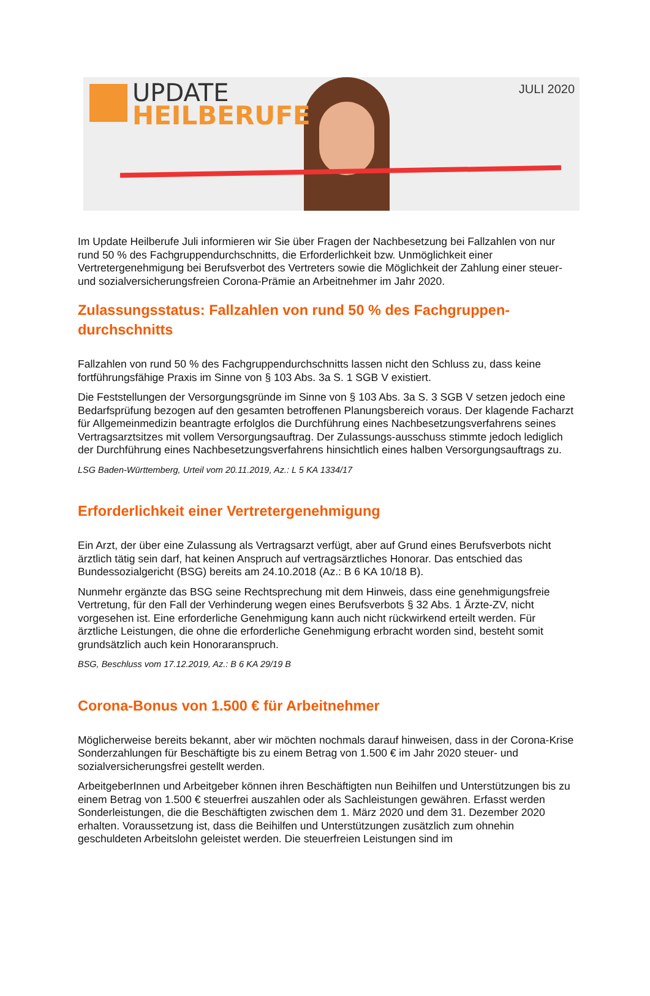UPDATE
HEILBERUFE
JULI 2020
Im Update Heilberufe Juli informieren wir Sie über Fragen der Nachbesetzung bei Fallzahlen von nur rund 50 % des Fachgruppendurchschnitts, die Erforderlichkeit bzw. Unmöglichkeit einer Vertretergenehmigung bei Berufsverbot des Vertreters sowie die Möglichkeit der Zahlung einer steuer- und sozialversicherungsfreien Corona-Prämie an Arbeitnehmer im Jahr 2020.
Zulassungsstatus: Fallzahlen von rund 50 % des Fachgruppen-durchschnitts
Fallzahlen von rund 50 % des Fachgruppendurchschnitts lassen nicht den Schluss zu, dass keine fortführungsfähige Praxis im Sinne von § 103 Abs. 3a S. 1 SGB V existiert.
Die Feststellungen der Versorgungsgründe im Sinne von § 103 Abs. 3a S. 3 SGB V setzen jedoch eine Bedarfsprüfung bezogen auf den gesamten betroffenen Planungsbereich voraus. Der klagende Facharzt für Allgemeinmedizin beantragte erfolglos die Durchführung eines Nachbesetzungsverfahrens seines Vertragsarztsitzes mit vollem Versorgungsauftrag. Der Zulassungs-ausschuss stimmte jedoch lediglich der Durchführung eines Nachbesetzungsverfahrens hinsichtlich eines halben Versorgungsauftrags zu.
LSG Baden-Württemberg, Urteil vom 20.11.2019, Az.: L 5 KA 1334/17
Erforderlichkeit einer Vertretergenehmigung
Ein Arzt, der über eine Zulassung als Vertragsarzt verfügt, aber auf Grund eines Berufsverbots nicht ärztlich tätig sein darf, hat keinen Anspruch auf vertragsärztliches Honorar. Das entschied das Bundessozialgericht (BSG) bereits am 24.10.2018 (Az.: B 6 KA 10/18 B).
Nunmehr ergänzte das BSG seine Rechtsprechung mit dem Hinweis, dass eine genehmigungsfreie Vertretung, für den Fall der Verhinderung wegen eines Berufsverbots § 32 Abs. 1 Ärzte-ZV, nicht vorgesehen ist. Eine erforderliche Genehmigung kann auch nicht rückwirkend erteilt werden. Für ärztliche Leistungen, die ohne die erforderliche Genehmigung erbracht worden sind, besteht somit grundsätzlich auch kein Honoraranspruch.
BSG, Beschluss vom 17.12.2019, Az.: B 6 KA 29/19 B
Corona-Bonus von 1.500 € für Arbeitnehmer
Möglicherweise bereits bekannt, aber wir möchten nochmals darauf hinweisen, dass in der Corona-Krise Sonderzahlungen für Beschäftigte bis zu einem Betrag von 1.500 € im Jahr 2020 steuer- und sozialversicherungsfrei gestellt werden.
ArbeitgeberInnen und Arbeitgeber können ihren Beschäftigten nun Beihilfen und Unterstützungen bis zu einem Betrag von 1.500 € steuerfrei auszahlen oder als Sachleistungen gewähren. Erfasst werden Sonderleistungen, die die Beschäftigten zwischen dem 1. März 2020 und dem 31. Dezember 2020 erhalten. Voraussetzung ist, dass die Beihilfen und Unterstützungen zusätzlich zum ohnehin geschuldeten Arbeitslohn geleistet werden. Die steuerfreien Leistungen sind im